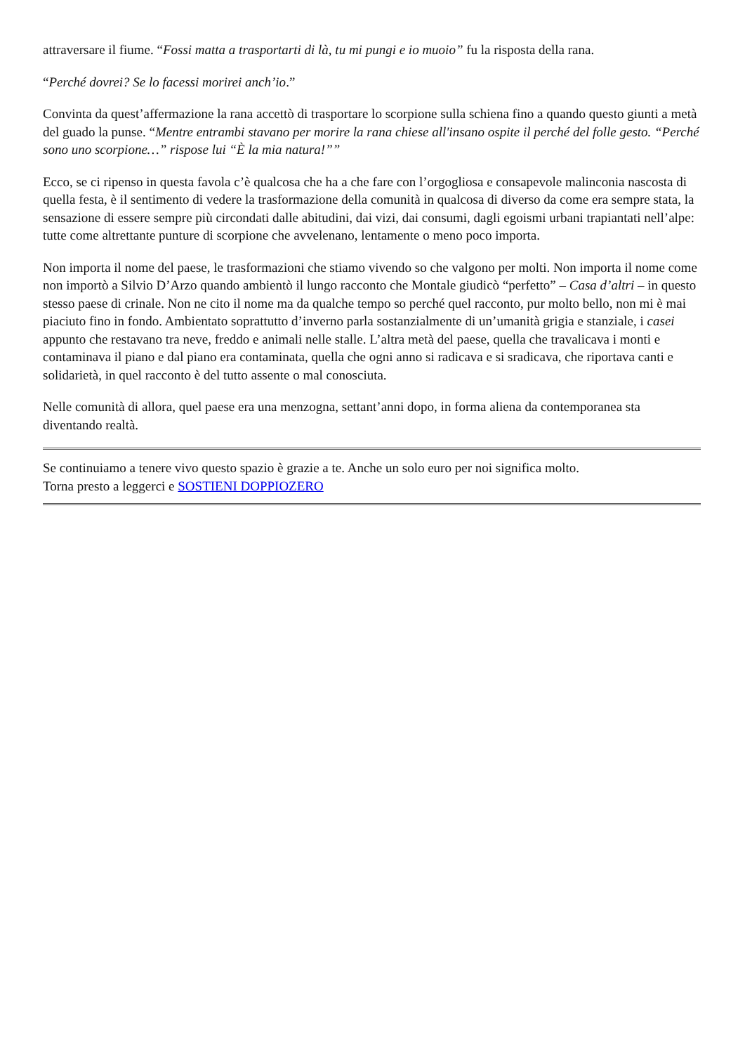attraversare il fiume. “Fossi matta a trasportarti di là, tu mi pungi e io muoio” fu la risposta della rana.
“Perché dovrei? Se lo facessi morirei anch’io.”
Convinta da quest’affermazione la rana accettò di trasportare lo scorpione sulla schiena fino a quando questo giunti a metà del guado la punse. “Mentre entrambi stavano per morire la rana chiese all'insano ospite il perché del folle gesto. “Perché sono uno scorpione…” rispose lui “È la mia natura!””
Ecco, se ci ripenso in questa favola c’è qualcosa che ha a che fare con l’orgogliosa e consapevole malinconia nascosta di quella festa, è il sentimento di vedere la trasformazione della comunità in qualcosa di diverso da come era sempre stata, la sensazione di essere sempre più circondati dalle abitudini, dai vizi, dai consumi, dagli egoismi urbani trapiantati nell’alpe: tutte come altrettante punture di scorpione che avvelenano, lentamente o meno poco importa.
Non importa il nome del paese, le trasformazioni che stiamo vivendo so che valgono per molti. Non importa il nome come non importò a Silvio D’Arzo quando ambientò il lungo racconto che Montale giudicò “perfetto” – Casa d’altri – in questo stesso paese di crinale. Non ne cito il nome ma da qualche tempo so perché quel racconto, pur molto bello, non mi è mai piaciuto fino in fondo. Ambientato soprattutto d’inverno parla sostanzialmente di un’umanità grigia e stanziale, i casei appunto che restavano tra neve, freddo e animali nelle stalle. L’altra metà del paese, quella che travalicava i monti e contaminava il piano e dal piano era contaminata, quella che ogni anno si radicava e si sradicava, che riportava canti e solidarietà, in quel racconto è del tutto assente o mal conosciuta.
Nelle comunità di allora, quel paese era una menzogna, settant’anni dopo, in forma aliena da contemporanea sta diventando realtà.
Se continuiamo a tenere vivo questo spazio è grazie a te. Anche un solo euro per noi significa molto.
Torna presto a leggerci e SOSTIENI DOPPIOZERO